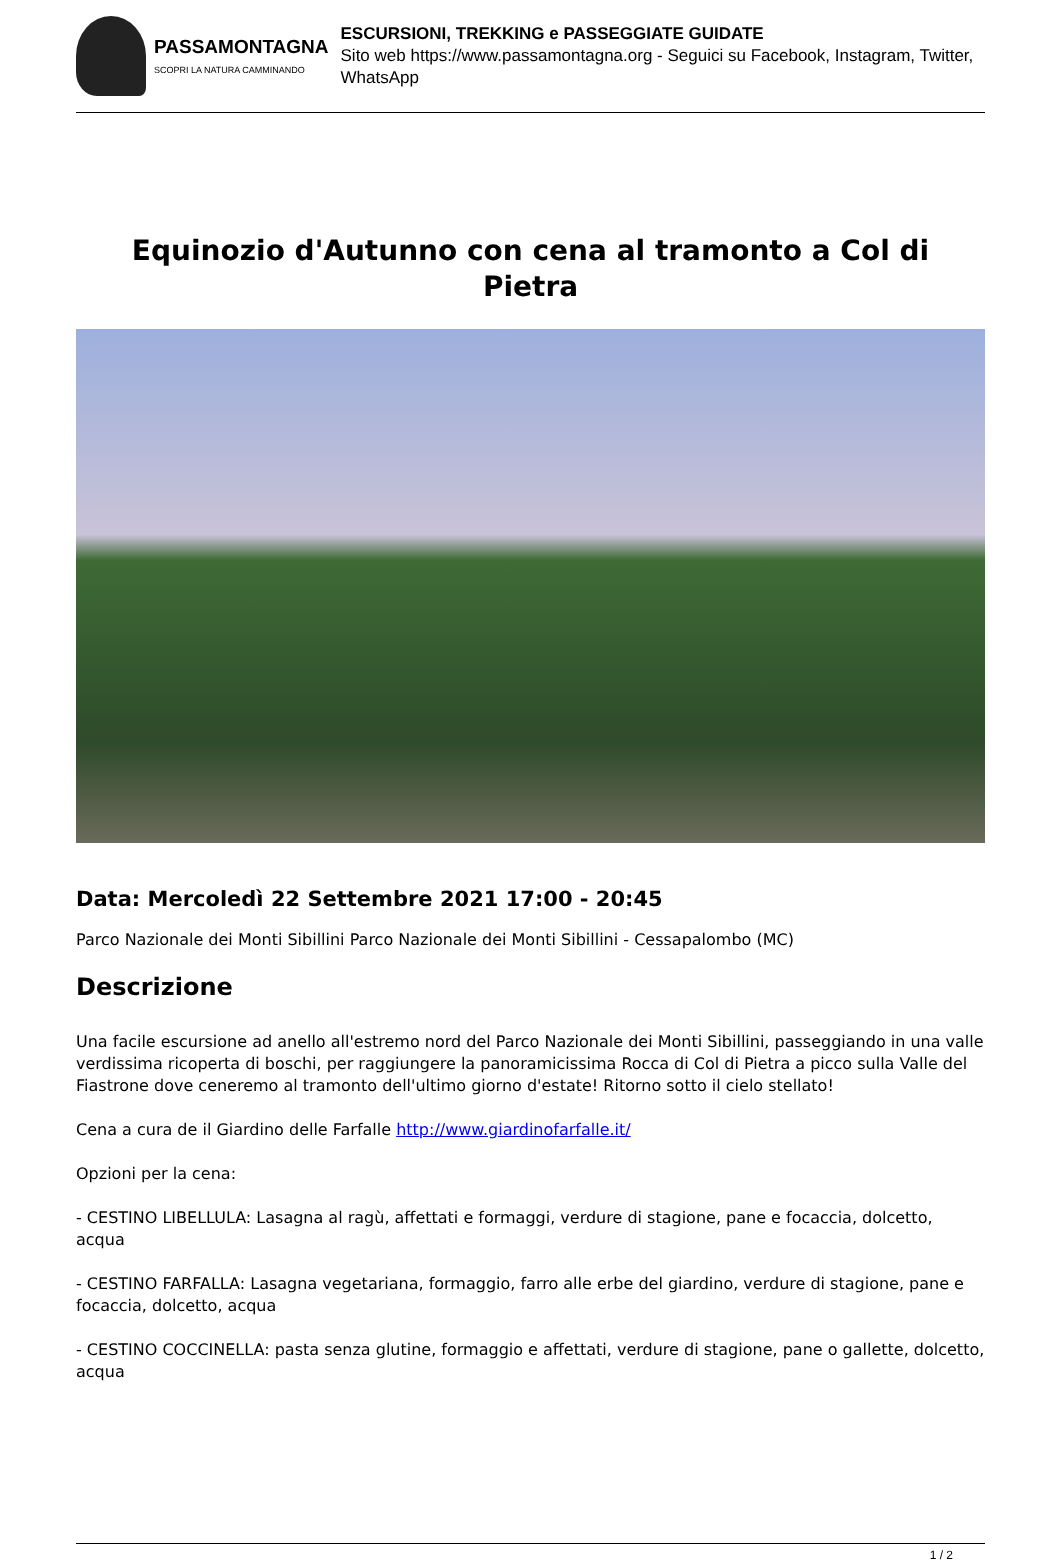PASSAMONTAGNA
SCOPRI LA NATURA CAMMINANDO
ESCURSIONI, TREKKING e PASSEGGIATE GUIDATE
Sito web https://www.passamontagna.org - Seguici su Facebook, Instagram, Twitter, WhatsApp
Equinozio d'Autunno con cena al tramonto a Col di Pietra
Data: Mercoledì 22 Settembre 2021 17:00 - 20:45
Parco Nazionale dei Monti Sibillini Parco Nazionale dei Monti Sibillini - Cessapalombo (MC)
Descrizione
Una facile escursione ad anello all'estremo nord del Parco Nazionale dei Monti Sibillini, passeggiando in una valle verdissima ricoperta di boschi, per raggiungere la panoramicissima Rocca di Col di Pietra a picco sulla Valle del Fiastrone dove ceneremo al tramonto dell'ultimo giorno d'estate! Ritorno sotto il cielo stellato!
Cena a cura de il Giardino delle Farfalle http://www.giardinofarfalle.it/
Opzioni per la cena:
- CESTINO LIBELLULA: Lasagna al ragù, affettati e formaggi, verdure di stagione, pane e focaccia, dolcetto, acqua
- CESTINO FARFALLA: Lasagna vegetariana, formaggio, farro alle erbe del giardino, verdure di stagione, pane e focaccia, dolcetto, acqua
- CESTINO COCCINELLA: pasta senza glutine, formaggio e affettati, verdure di stagione, pane o gallette, dolcetto, acqua
1 / 2